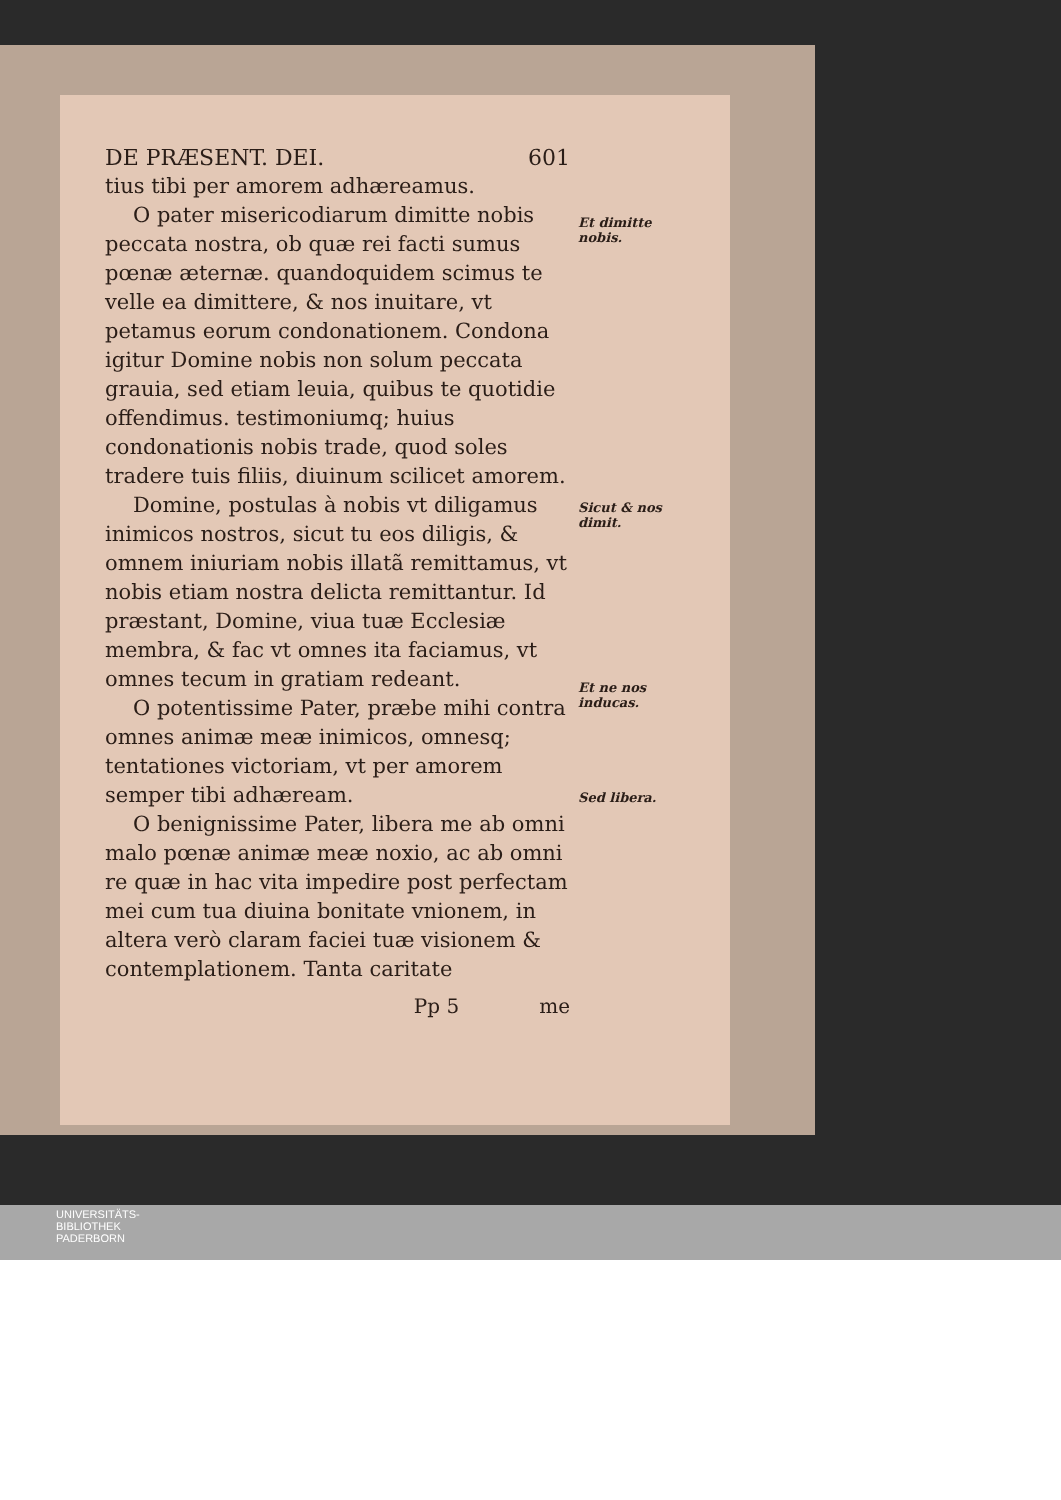DE PRÆSENT. DEI. 601
tius tibi per amorem adhæreamus.
O pater misericodiarum dimitte nobis peccata nostra, ob quæ rei facti sumus pœnæ æternæ. quandoquidem scimus te velle ea dimittere, & nos inuitare, vt petamus eorum condonationem. Condona igitur Domine nobis non solum peccata grauia, sed etiam leuia, quibus te quotidie offendimus. testimoniumq; huius condonationis nobis trade, quod soles tradere tuis filiis, diuinum scilicet amorem.
Domine, postulas à nobis vt diligamus inimicos nostros, sicut tu eos diligis, & omnem iniuriam nobis illatã remittamus, vt nobis etiam nostra delicta remittantur. Id præstant, Domine, viua tuæ Ecclesiæ membra, & fac vt omnes ita faciamus, vt omnes tecum in gratiam redeant.
O potentissime Pater, præbe mihi contra omnes animæ meæ inimicos, omnesq; tentationes victoriam, vt per amorem semper tibi adhæream.
O benignissime Pater, libera me ab omni malo pœnæ animæ meæ noxio, ac ab omni re quæ in hac vita impedire post perfectam mei cum tua diuina bonitate vnionem, in altera verò claram faciei tuæ visionem & contemplationem. Tanta caritate
Pp 5 me
Et dimitte nobis.
Sicut & nos dimit.
Et ne nos inducas.
Sed libera.
UNIVERSITÄTS-
BIBLIOTHEK
PADERBORN